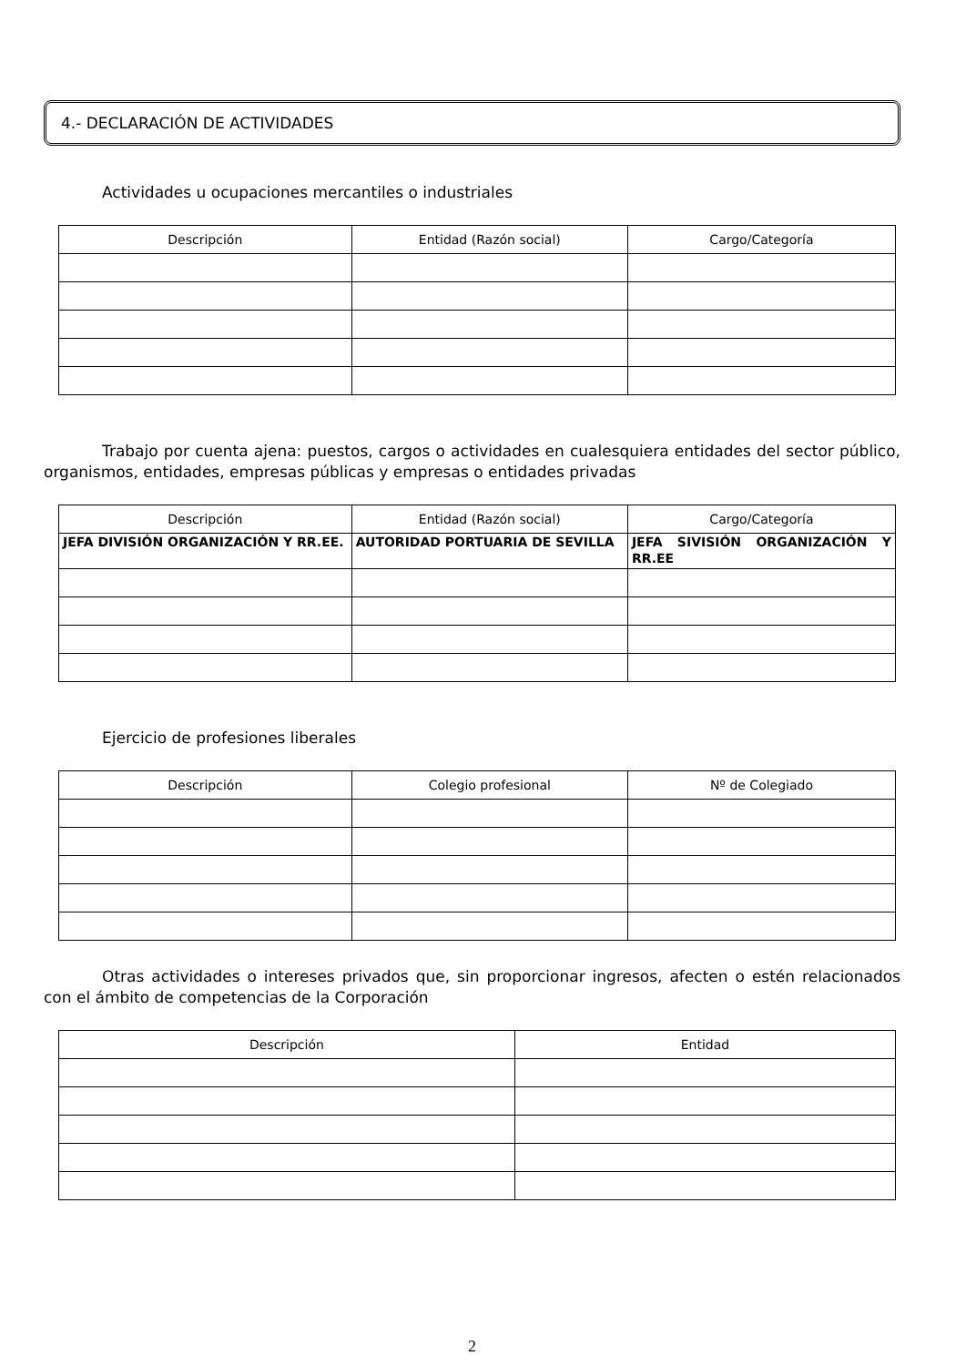4.- DECLARACIÓN DE ACTIVIDADES
Actividades u ocupaciones mercantiles o industriales
| Descripción | Entidad (Razón social) | Cargo/Categoría |
| --- | --- | --- |
Trabajo por cuenta ajena: puestos, cargos o actividades en cualesquiera entidades del sector público, organismos, entidades, empresas públicas y empresas o entidades privadas
| Descripción | Entidad (Razón social) | Cargo/Categoría |
| --- | --- | --- |
| JEFA DIVISIÓN ORGANIZACIÓN Y RR.EE. | AUTORIDAD PORTUARIA DE SEVILLA | JEFA SIVISIÓN ORGANIZACIÓN Y RR.EE |
Ejercicio de profesiones liberales
| Descripción | Colegio profesional | Nº de Colegiado |
| --- | --- | --- |
Otras actividades o intereses privados que, sin proporcionar ingresos, afecten o estén relacionados con el ámbito de competencias de la Corporación
| Descripción | Entidad |
| --- | --- |
2